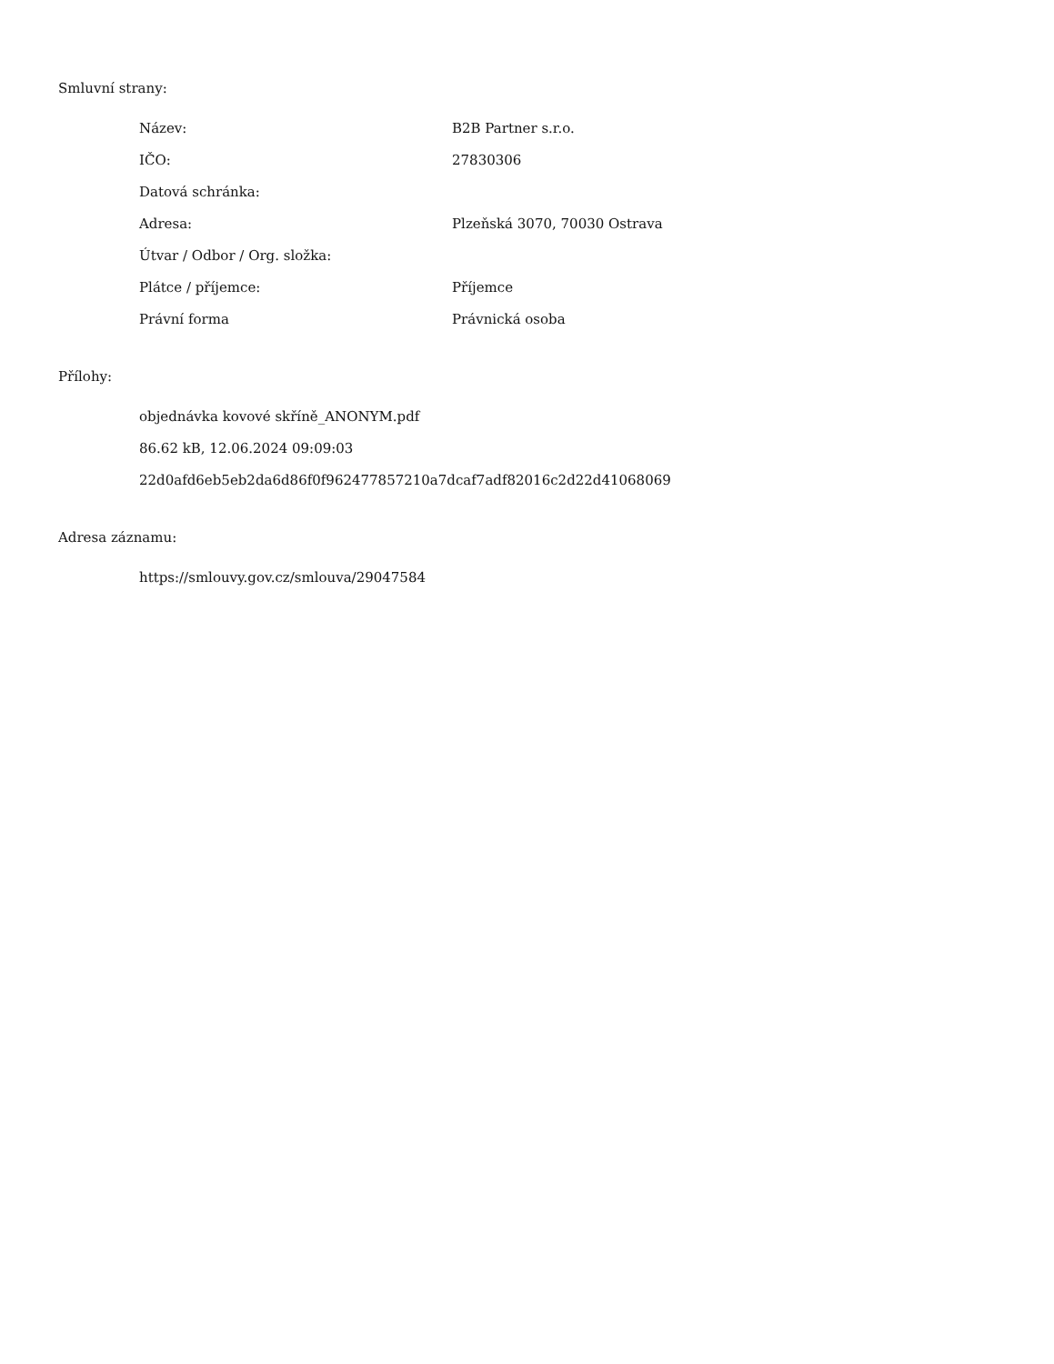Smluvní strany:
| Název: | B2B Partner s.r.o. |
| IČO: | 27830306 |
| Datová schránka: | |
| Adresa: | Plzeňská 3070, 70030 Ostrava |
| Útvar / Odbor / Org. složka: | |
| Plátce / příjemce: | Příjemce |
| Právní forma | Právnická osoba |
Přílohy:
objednávka kovové skříně_ANONYM.pdf
86.62 kB, 12.06.2024 09:09:03
22d0afd6eb5eb2da6d86f0f962477857210a7dcaf7adf82016c2d22d41068069
Adresa záznamu:
https://smlouvy.gov.cz/smlouva/29047584